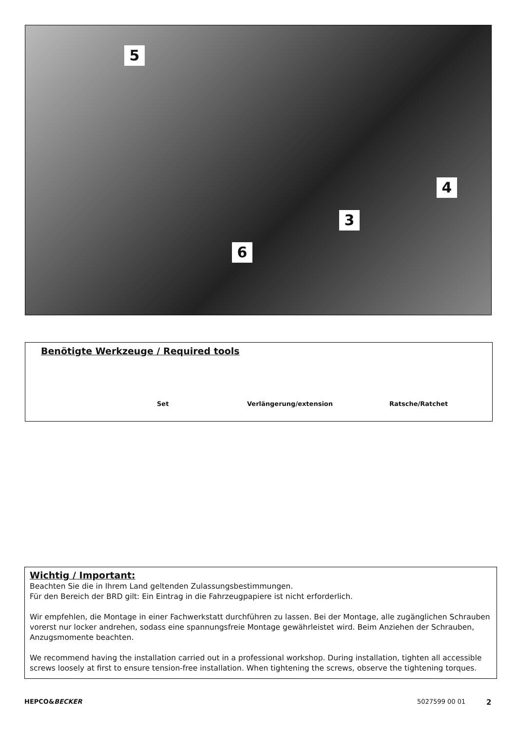5
4
3
6
Benötigte Werkzeuge / Required tools
Set Verlängerung/extension Ratsche/Ratchet
Wichtig / Important:
Beachten Sie die in Ihrem Land geltenden Zulassungsbestimmungen.
Für den Bereich der BRD gilt: Ein Eintrag in die Fahrzeugpapiere ist nicht erforderlich.
Wir empfehlen, die Montage in einer Fachwerkstatt durchführen zu lassen. Bei der Montage, alle zugänglichen Schrauben vorerst nur locker andrehen, sodass eine spannungsfreie Montage gewährleistet wird. Beim Anziehen der Schrauben, Anzugsmomente beachten.
We recommend having the installation carried out in a professional workshop. During installation, tighten all accessible screws loosely at first to ensure tension-free installation. When tightening the screws, observe the tightening torques.
HEPCO&BECKER 5027599 00 01 2